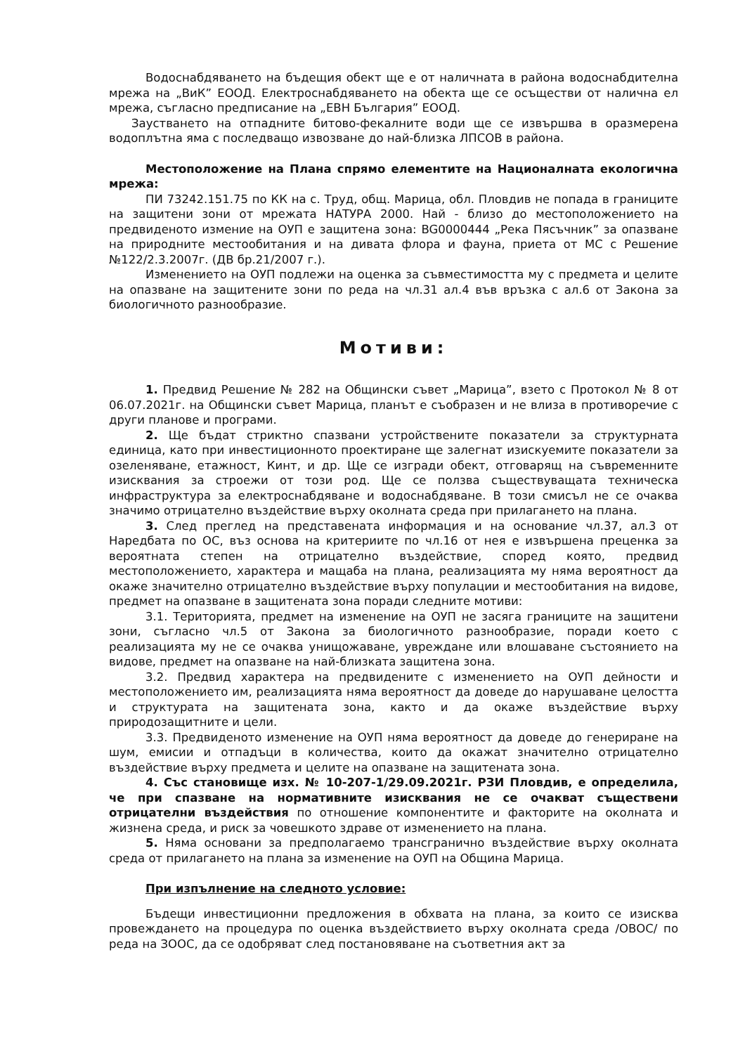Водоснабдяването на бъдещия обект ще е от наличната в района водоснабдителна мрежа на „ВиК” ЕООД. Електроснабдяването на обекта ще се осъществи от налична ел мрежа, съгласно предписание на „ЕВН България” ЕООД.
Заустването на отпадните битово-фекалните води ще се извършва в оразмерена водоплътна яма с последващо извозване до най-близка ЛПСОВ в района.
Местоположение на Плана спрямо елементите на Националната екологична мрежа:
ПИ 73242.151.75 по КК на с. Труд, общ. Марица, обл. Пловдив не попада в границите на защитени зони от мрежата НАТУРА 2000. Най - близо до местоположението на предвиденото измение на ОУП е защитена зона: BG0000444 „Река Пясъчник” за опазване на природните местообитания и на дивата флора и фауна, приета от МС с Решение №122/2.3.2007г. (ДВ бр.21/2007 г.).
Изменението на ОУП подлежи на оценка за съвместимостта му с предмета и целите на опазване на защитените зони по реда на чл.31 ал.4 във връзка с ал.6 от Закона за биологичното разнообразие.
Мотиви:
1. Предвид Решение № 282 на Общински съвет „Марица”, взето с Протокол № 8 от 06.07.2021г. на Общински съвет Марица, планът е съобразен и не влиза в противоречие с други планове и програми.
2. Ще бъдат стриктно спазвани устройствените показатели за структурната единица, като при инвестиционното проектиране ще залегнат изискуемите показатели за озеленяване, етажност, Кинт, и др. Ще се изгради обект, отговарящ на съвременните изисквания за строежи от този род. Ще се ползва съществуващата техническа инфраструктура за електроснабдяване и водоснабдяване. В този смисъл не се очаква значимо отрицателно въздействие върху околната среда при прилагането на плана.
3. След преглед на представената информация и на основание чл.37, ал.3 от Наредбата по ОС, въз основа на критериите по чл.16 от нея е извършена преценка за вероятната степен на отрицателно въздействие, според която, предвид местоположението, характера и мащаба на плана, реализацията му няма вероятност да окаже значително отрицателно въздействие върху популации и местообитания на видове, предмет на опазване в защитената зона поради следните мотиви:
3.1. Територията, предмет на изменение на ОУП не засяга границите на защитени зони, съгласно чл.5 от Закона за биологичното разнообразие, поради което с реализацията му не се очаква унищожаване, увреждане или влошаване състоянието на видове, предмет на опазване на най-близката защитена зона.
3.2. Предвид характера на предвидените с изменението на ОУП дейности и местоположението им, реализацията няма вероятност да доведе до нарушаване целостта и структурата на защитената зона, както и да окаже въздействие върху природозащитните и цели.
3.3. Предвиденото изменение на ОУП няма вероятност да доведе до генериране на шум, емисии и отпадъци в количества, които да окажат значително отрицателно въздействие върху предмета и целите на опазване на защитената зона.
4. Със становище изх. № 10-207-1/29.09.2021г. РЗИ Пловдив, е определила, че при спазване на нормативните изисквания не се очакват съществени отрицателни въздействия по отношение компонентите и факторите на околната и жизнена среда, и риск за човешкото здраве от изменението на плана.
5. Няма основани за предполагаемо трансгранично въздействие върху околната среда от прилагането на плана за изменение на ОУП на Община Марица.
При изпълнение на следното условие:
Бъдещи инвестиционни предложения в обхвата на плана, за които се изисква провеждането на процедура по оценка въздействието върху околната среда /ОВОС/ по реда на ЗООС, да се одобряват след постановяване на съответния акт за